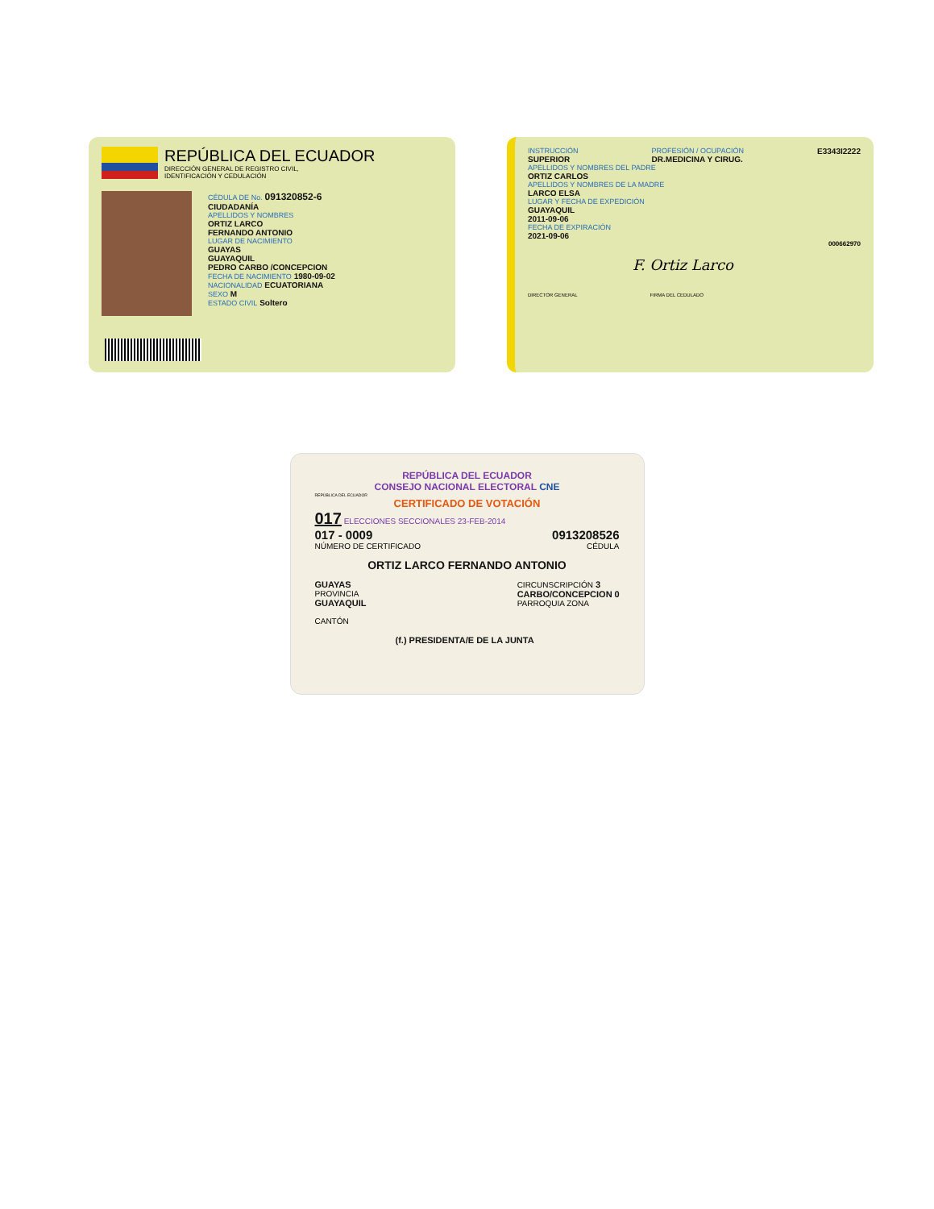REPÚBLICA DEL ECUADOR
DIRECCIÓN GENERAL DE REGISTRO CIVIL,
IDENTIFICACIÓN Y CEDULACIÓN
CÉDULA DE No. 091320852-6
CIUDADANÍA
APELLIDOS Y NOMBRES
ORTIZ LARCO
FERNANDO ANTONIO
LUGAR DE NACIMIENTO
GUAYAS
GUAYAQUIL
PEDRO CARBO /CONCEPCION
FECHA DE NACIMIENTO 1980-09-02
NACIONALIDAD ECUATORIANA
SEXO M
ESTADO CIVIL Soltero
INSTRUCCIÓN
SUPERIOR
PROFESIÓN / OCUPACIÓN
DR.MEDICINA Y CIRUG.
E3343I2222
APELLIDOS Y NOMBRES DEL PADRE
ORTIZ CARLOS
APELLIDOS Y NOMBRES DE LA MADRE
LARCO ELSA
LUGAR Y FECHA DE EXPEDICIÓN
GUAYAQUIL
2011-09-06
FECHA DE EXPIRACIÓN
2021-09-06
000662970
F. Ortiz Larco
DIRECTOR GENERAL FIRMA DEL CEDULADO
REPÚBLICA DEL ECUADOR
CONSEJO NACIONAL ELECTORAL CNE
REPÚBLICA DEL ECUADOR
CERTIFICADO DE VOTACIÓN
017 ELECCIONES SECCIONALES 23-FEB-2014
017 - 0009
NÚMERO DE CERTIFICADO
0913208526
CÉDULA
ORTIZ LARCO FERNANDO ANTONIO
GUAYAS
PROVINCIA
GUAYAQUIL
CANTÓN
CIRCUNSCRIPCIÓN 3
CARBO/CONCEPCION 0
PARROQUIA ZONA
(f.) PRESIDENTA/E DE LA JUNTA